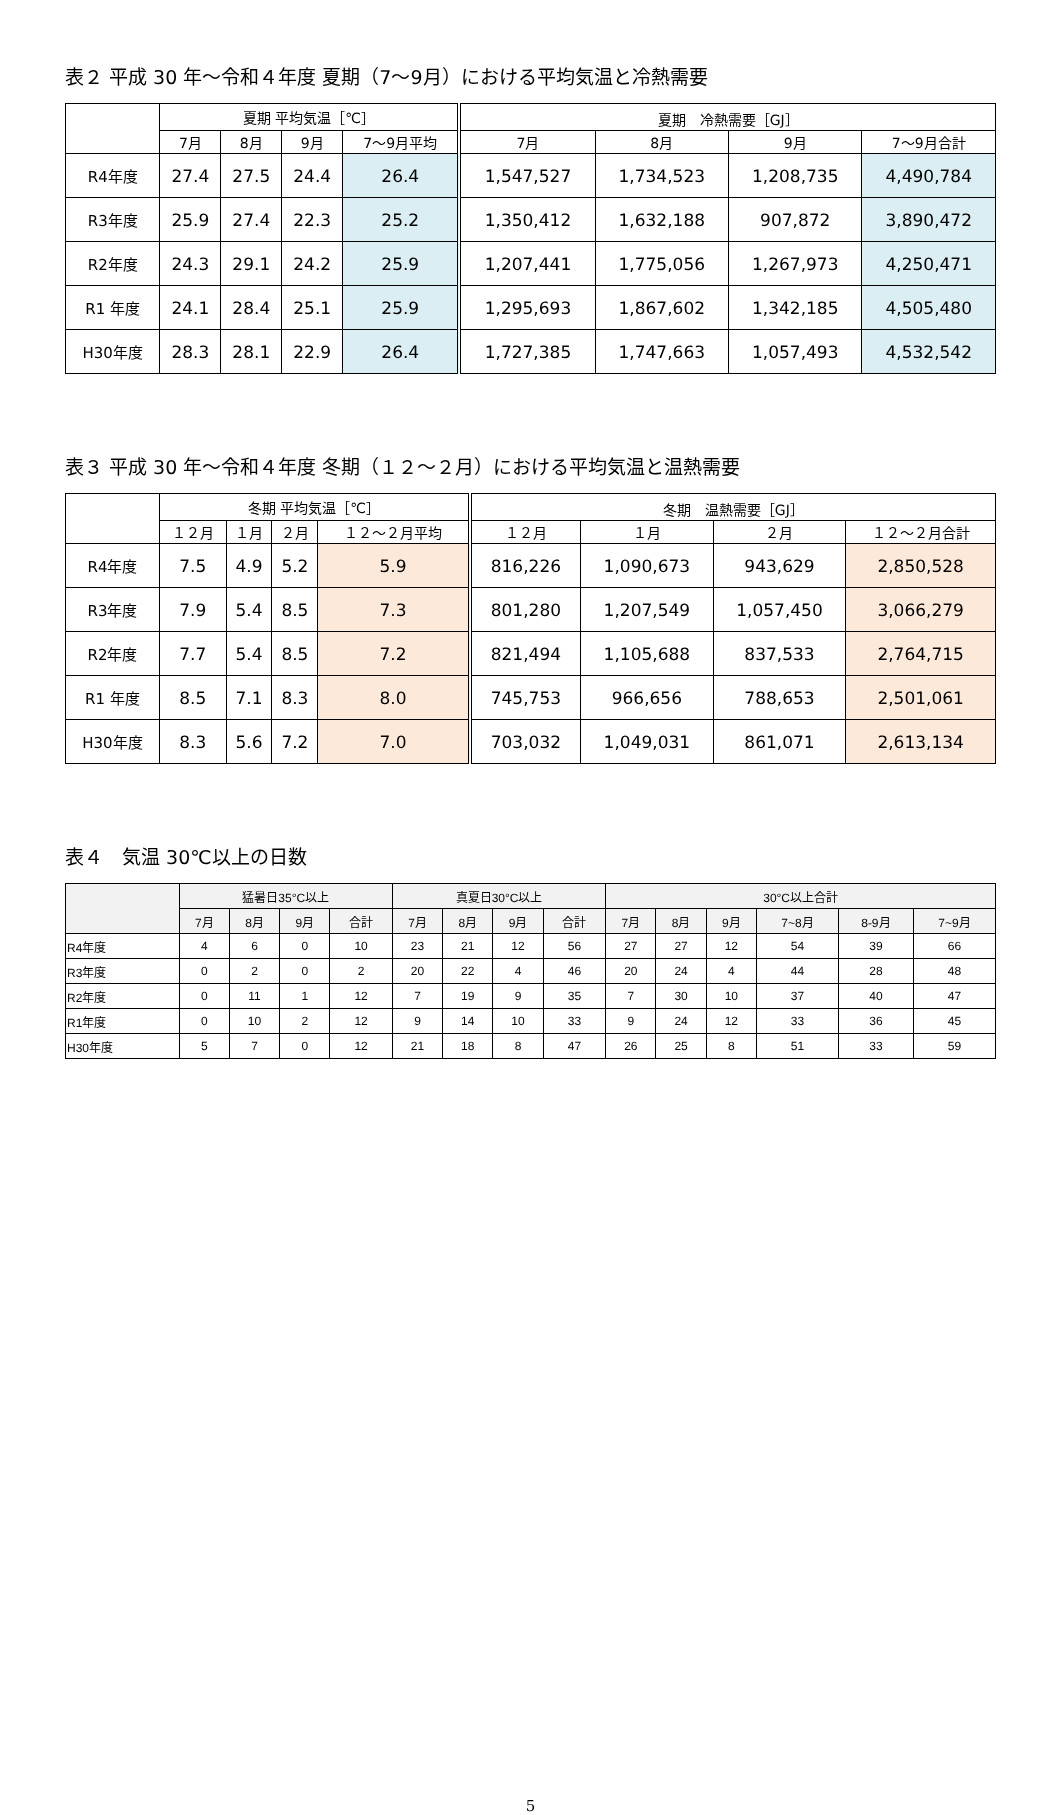表２ 平成 30 年～令和４年度 夏期（7～9月）における平均気温と冷熱需要
| | 夏期 平均気温［℃］ | | | | 夏期 冷熱需要［GJ］ | | | |
| --- | --- | --- | --- | --- | --- | --- | --- | --- |
| | 7月 | 8月 | 9月 | 7～9月平均 | 7月 | 8月 | 9月 | 7～9月合計 |
| R4年度 | 27.4 | 27.5 | 24.4 | 26.4 | 1,547,527 | 1,734,523 | 1,208,735 | 4,490,784 |
| R3年度 | 25.9 | 27.4 | 22.3 | 25.2 | 1,350,412 | 1,632,188 | 907,872 | 3,890,472 |
| R2年度 | 24.3 | 29.1 | 24.2 | 25.9 | 1,207,441 | 1,775,056 | 1,267,973 | 4,250,471 |
| R1 年度 | 24.1 | 28.4 | 25.1 | 25.9 | 1,295,693 | 1,867,602 | 1,342,185 | 4,505,480 |
| H30年度 | 28.3 | 28.1 | 22.9 | 26.4 | 1,727,385 | 1,747,663 | 1,057,493 | 4,532,542 |
表３ 平成 30 年～令和４年度 冬期（１２～２月）における平均気温と温熱需要
| | 冬期 平均気温［℃］ | | | | 冬期 温熱需要［GJ］ | | | |
| --- | --- | --- | --- | --- | --- | --- | --- | --- |
| | １２月 | １月 | ２月 | １２～２月平均 | １２月 | １月 | ２月 | １２～２月合計 |
| R4年度 | 7.5 | 4.9 | 5.2 | 5.9 | 816,226 | 1,090,673 | 943,629 | 2,850,528 |
| R3年度 | 7.9 | 5.4 | 8.5 | 7.3 | 801,280 | 1,207,549 | 1,057,450 | 3,066,279 |
| R2年度 | 7.7 | 5.4 | 8.5 | 7.2 | 821,494 | 1,105,688 | 837,533 | 2,764,715 |
| R1 年度 | 8.5 | 7.1 | 8.3 | 8.0 | 745,753 | 966,656 | 788,653 | 2,501,061 |
| H30年度 | 8.3 | 5.6 | 7.2 | 7.0 | 703,032 | 1,049,031 | 861,071 | 2,613,134 |
表４　気温 30℃以上の日数
| | 猛暑日35°C以上 | | | | 真夏日30°C以上 | | | | 30°C以上合計 | | | | | |
| --- | --- | --- | --- | --- | --- | --- | --- | --- | --- | --- | --- | --- | --- | --- |
| | 7月 | 8月 | 9月 | 合計 | 7月 | 8月 | 9月 | 合計 | 7月 | 8月 | 9月 | 7~8月 | 8-9月 | 7~9月 |
| R4年度 | 4 | 6 | 0 | 10 | 23 | 21 | 12 | 56 | 27 | 27 | 12 | 54 | 39 | 66 |
| R3年度 | 0 | 2 | 0 | 2 | 20 | 22 | 4 | 46 | 20 | 24 | 4 | 44 | 28 | 48 |
| R2年度 | 0 | 11 | 1 | 12 | 7 | 19 | 9 | 35 | 7 | 30 | 10 | 37 | 40 | 47 |
| R1年度 | 0 | 10 | 2 | 12 | 9 | 14 | 10 | 33 | 9 | 24 | 12 | 33 | 36 | 45 |
| H30年度 | 5 | 7 | 0 | 12 | 21 | 18 | 8 | 47 | 26 | 25 | 8 | 51 | 33 | 59 |
5